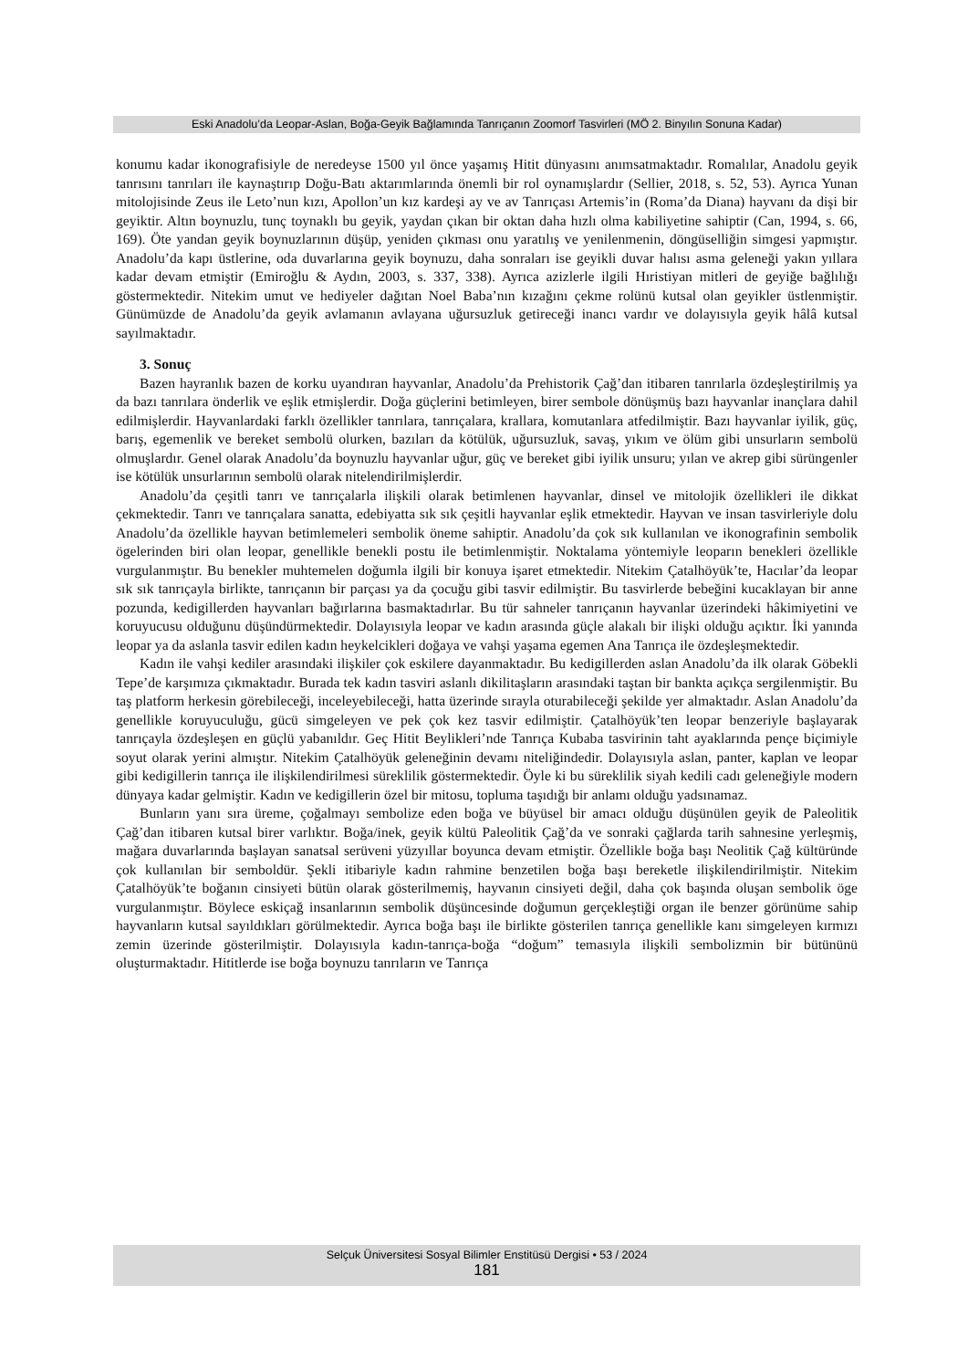Eski Anadolu’da Leopar-Aslan, Boğa-Geyik Bağlamında Tanrıçanın Zoomorf Tasvirleri (MÖ 2. Binyılın Sonuna Kadar)
konumu kadar ikonografisiyle de neredeyse 1500 yıl önce yaşamış Hitit dünyasını anımsatmaktadır. Romalılar, Anadolu geyik tanrısını tanrıları ile kaynaştırıp Doğu-Batı aktarımlarında önemli bir rol oynamışlardır (Sellier, 2018, s. 52, 53). Ayrıca Yunan mitolojisinde Zeus ile Leto’nun kızı, Apollon’un kız kardeşi ay ve av Tanrıçası Artemis’in (Roma’da Diana) hayvanı da dişi bir geyiktir. Altın boynuzlu, tunç toynaklı bu geyik, yaydan çıkan bir oktan daha hızlı olma kabiliyetine sahiptir (Can, 1994, s. 66, 169). Öte yandan geyik boynuzlarının düşüp, yeniden çıkması onu yaratılış ve yenilenmenin, döngüselliğin simgesi yapmıştır. Anadolu’da kapı üstlerine, oda duvarlarına geyik boynuzu, daha sonraları ise geyikli duvar halısı asma geleneği yakın yıllara kadar devam etmiştir (Emiroğlu & Aydın, 2003, s. 337, 338). Ayrıca azizlerle ilgili Hıristiyan mitleri de geyiğe bağlılığı göstermektedir. Nitekim umut ve hediyeler dağıtan Noel Baba’nın kızağını çekme rolünü kutsal olan geyikler üstlenmiştir. Günümüzde de Anadolu’da geyik avlamanın avlayana uğursuzluk getireceği inancı vardır ve dolayısıyla geyik hâlâ kutsal sayılmaktadır.
3. Sonuç
Bazen hayranlık bazen de korku uyandıran hayvanlar, Anadolu’da Prehistorik Çağ’dan itibaren tanrılarla özdeşleştirilmiş ya da bazı tanrılara önderlik ve eşlik etmişlerdir. Doğa güçlerini betimleyen, birer sembole dönüşmüş bazı hayvanlar inançlara dahil edilmişlerdir. Hayvanlardaki farklı özellikler tanrılara, tanrıçalara, krallara, komutanlara atfedilmiştir. Bazı hayvanlar iyilik, güç, barış, egemenlik ve bereket sembolü olurken, bazıları da kötülük, uğursuzluk, savaş, yıkım ve ölüm gibi unsurların sembolü olmuşlardır. Genel olarak Anadolu’da boynuzlu hayvanlar uğur, güç ve bereket gibi iyilik unsuru; yılan ve akrep gibi sürüngenler ise kötülük unsurlarının sembolü olarak nitelendirilmişlerdir.
Anadolu’da çeşitli tanrı ve tanrıçalarla ilişkili olarak betimlenen hayvanlar, dinsel ve mitolojik özellikleri ile dikkat çekmektedir. Tanrı ve tanrıçalara sanatta, edebiyatta sık sık çeşitli hayvanlar eşlik etmektedir. Hayvan ve insan tasvirleriyle dolu Anadolu’da özellikle hayvan betimlemeleri sembolik öneme sahiptir. Anadolu’da çok sık kullanılan ve ikonografinin sembolik ögelerinden biri olan leopar, genellikle benekli postu ile betimlenmiştir. Noktalama yöntemiyle leoparın benekleri özellikle vurgulanmıştır. Bu benekler muhtemelen doğumla ilgili bir konuya işaret etmektedir. Nitekim Çatalhöyük’te, Hacılar’da leopar sık sık tanrıçayla birlikte, tanrıçanın bir parçası ya da çocuğu gibi tasvir edilmiştir. Bu tasvirlerde bebeğini kucaklayan bir anne pozunda, kedigillerden hayvanları bağırlarına basmaktadırlar. Bu tür sahneler tanrıçanın hayvanlar üzerindeki hâkimiyetini ve koruyucusu olduğunu düşündürmektedir. Dolayısıyla leopar ve kadın arasında güçle alakalı bir ilişki olduğu açıktır. İki yanında leopar ya da aslanla tasvir edilen kadın heykelcikleri doğaya ve vahşi yaşama egemen Ana Tanrıça ile özdeşleşmektedir.
Kadın ile vahşi kediler arasındaki ilişkiler çok eskilere dayanmaktadır. Bu kedigillerden aslan Anadolu’da ilk olarak Göbekli Tepe’de karşımıza çıkmaktadır. Burada tek kadın tasviri aslanlı dikilitaşların arasındaki taştan bir bankta açıkça sergilenmiştir. Bu taş platform herkesin görebileceği, inceleyebileceği, hatta üzerinde sırayla oturabileceği şekilde yer almaktadır. Aslan Anadolu’da genellikle koruyuculuğu, gücü simgeleyen ve pek çok kez tasvir edilmiştir. Çatalhöyük’ten leopar benzeriyle başlayarak tanrıçayla özdeşleşen en güçlü yabanıldır. Geç Hitit Beylikleri’nde Tanrıça Kubaba tasvirinin taht ayaklarında pençe biçimiyle soyut olarak yerini almıştır. Nitekim Çatalhöyük geleneğinin devamı niteliğindedir. Dolayısıyla aslan, panter, kaplan ve leopar gibi kedigillerin tanrıça ile ilişkilendirilmesi süreklilik göstermektedir. Öyle ki bu süreklilik siyah kedili cadı geleneğiyle modern dünyaya kadar gelmiştir. Kadın ve kedigillerin özel bir mitosu, topluma taşıdığı bir anlamı olduğu yadsınamaz.
Bunların yanı sıra üreme, çoğalmayı sembolize eden boğa ve büyüsel bir amacı olduğu düşünülen geyik de Paleolitik Çağ’dan itibaren kutsal birer varlıktır. Boğa/inek, geyik kültü Paleolitik Çağ’da ve sonraki çağlarda tarih sahnesine yerleşmiş, mağara duvarlarında başlayan sanatsal serüveni yüzyıllar boyunca devam etmiştir. Özellikle boğa başı Neolitik Çağ kültüründe çok kullanılan bir semboldür. Şekli itibariyle kadın rahmine benzetilen boğa başı bereketle ilişkilendirilmiştir. Nitekim Çatalhöyük’te boğanın cinsiyeti bütün olarak gösterilmemiş, hayvanın cinsiyeti değil, daha çok başında oluşan sembolik öge vurgulanmıştır. Böylece eskiçağ insanlarının sembolik düşüncesinde doğumun gerçekleştiği organ ile benzer görünüme sahip hayvanların kutsal sayıldıkları görülmektedir. Ayrıca boğa başı ile birlikte gösterilen tanrıça genellikle kanı simgeleyen kırmızı zemin üzerinde gösterilmiştir. Dolayısıyla kadın-tanrıça-boğa “doğum” temasıyla ilişkili sembolizmin bir bütününü oluşturmaktadır. Hititlerde ise boğa boynuzu tanrıların ve Tanrıça
Selçuk Üniversitesi Sosyal Bilimler Enstitüsü Dergisi • 53 / 2024
181